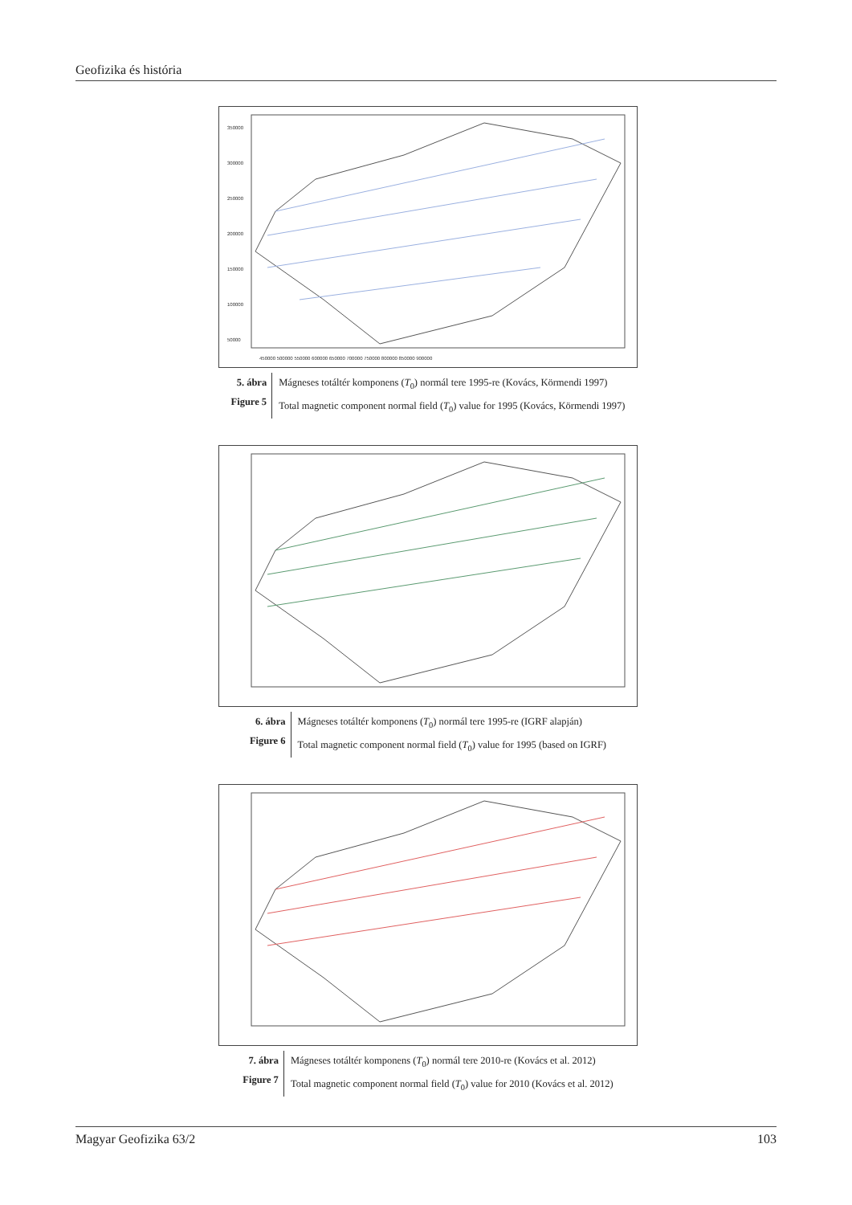Geofizika és história
350000
300000
250000
200000
150000
100000
50000
450000 500000 550000 600000 650000 700000 750000 800000 850000 900000
5. ábra
Figure 5
Mágneses totáltér komponens (T<sub>0</sub>) normál tere 1995-re (Kovács, Körmendi 1997)
Total magnetic component normal field (T<sub>0</sub>) value for 1995 (Kovács, Körmendi 1997)
6. ábra
Figure 6
Mágneses totáltér komponens (T<sub>0</sub>) normál tere 1995-re (IGRF alapján)
Total magnetic component normal field (T<sub>0</sub>) value for 1995 (based on IGRF)
7. ábra
Figure 7
Mágneses totáltér komponens (T<sub>0</sub>) normál tere 2010-re (Kovács et al. 2012)
Total magnetic component normal field (T<sub>0</sub>) value for 2010 (Kovács et al. 2012)
Magyar Geofizika 63/2 103